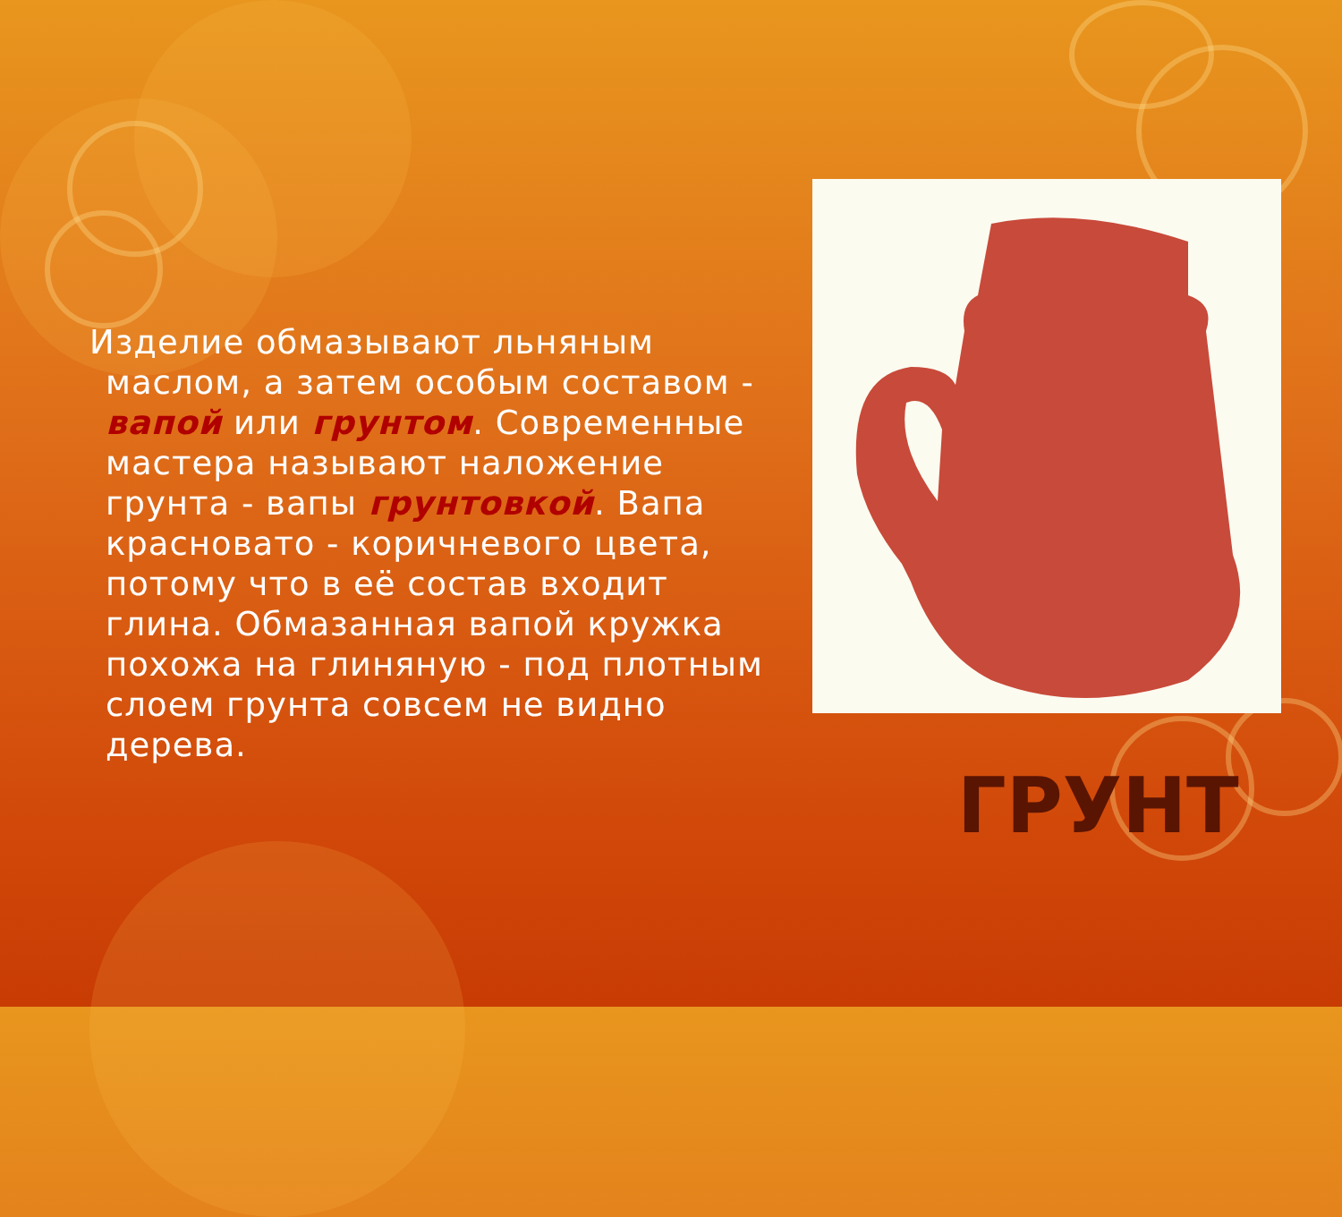Изделие обмазывают льняным маслом, а затем особым составом - вапой или грунтом. Современные мастера называют наложение грунта - вапы грунтовкой. Вапа красновато - коричневого цвета, потому что в её состав входит глина. Обмазанная вапой кружка похожа на глиняную - под плотным слоем грунта совсем не видно дерева.
ГРУНТ